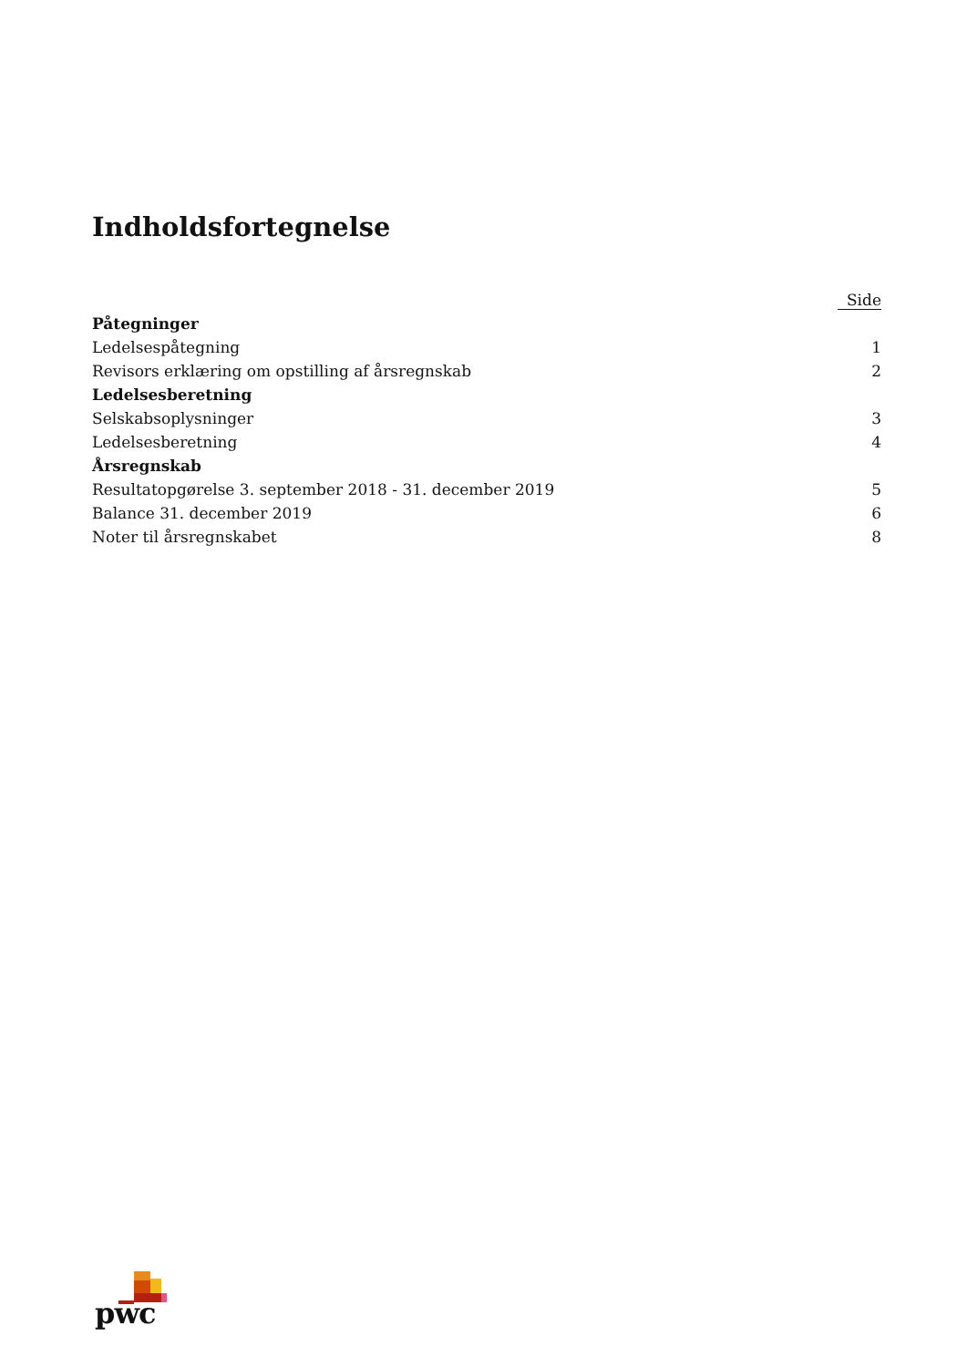Indholdsfortegnelse
| | Side |
| --- | --- |
| Påtegninger | |
| Ledelsespåtegning | 1 |
| Revisors erklæring om opstilling af årsregnskab | 2 |
| Ledelsesberetning | |
| Selskabsoplysninger | 3 |
| Ledelsesberetning | 4 |
| Årsregnskab | |
| Resultatopgørelse 3. september 2018 - 31. december 2019 | 5 |
| Balance 31. december 2019 | 6 |
| Noter til årsregnskabet | 8 |
pwc